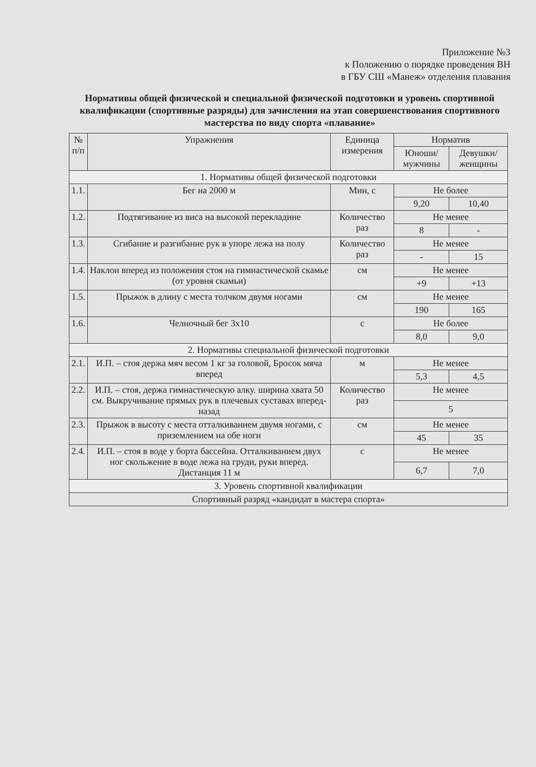Приложение №3
к Положению о порядке проведения ВН
в ГБУ СШ «Манеж» отделения плавания
Нормативы общей физической и специальной физической подготовки и уровень спортивной квалификации (спортивные разряды) для зачисления на этап совершенствования спортивного мастерства по виду спорта «плавание»
| № п/п | Упражнения | Единица измерения | Норматив | |
| --- | --- | --- | --- | --- |
| | | | Юноши/мужчины | Девушки/женщины |
| 1. Нормативы общей физической подготовки | | | | |
| 1.1. | Бег на 2000 м | Мин, с | Не более | |
| | | | 9,20 | 10,40 |
| 1.2. | Подтягивание из виса на высокой перекладине | Количество раз | Не менее | |
| | | | 8 | - |
| 1.3. | Сгибание и разгибание рук в упоре лежа на полу | Количество раз | Не менее | |
| | | | - | 15 |
| 1.4. | Наклон вперед из положения стоя на гимнастической скамье (от уровня скамьи) | см | Не менее | |
| | | | +9 | +13 |
| 1.5. | Прыжок в длину с места толчком двумя ногами | см | Не менее | |
| | | | 190 | 165 |
| 1.6. | Челночный бег 3x10 | с | Не более | |
| | | | 8,0 | 9,0 |
| 2. Нормативы специальной физической подготовки | | | | |
| 2.1. | И.П. – стоя держа мяч весом 1 кг за головой, Бросок мяча вперед | м | Не менее | |
| | | | 5,3 | 4,5 |
| 2.2. | И.П. – стоя, держа гимнастическую алку. ширина хвата 50 см. Выкручивание прямых рук в плечевых суставах вперед-назад | Количество раз | Не менее | |
| | | | 5 | |
| 2.3. | Прыжок в высоту с места отталкиванием двумя ногами, с приземлением на обе ноги | см | Не менее | |
| | | | 45 | 35 |
| 2.4. | И.П. – стоя в воде у борта бассейна. Отталкиванием двух ног скольжение в воде лежа на груди, руки вперед. Дистанция 11 м | с | Не менее | |
| | | | 6,7 | 7,0 |
| 3. Уровень спортивной квалификации | | | | |
| Спортивный разряд «кандидат в мастера спорта» | | | | |